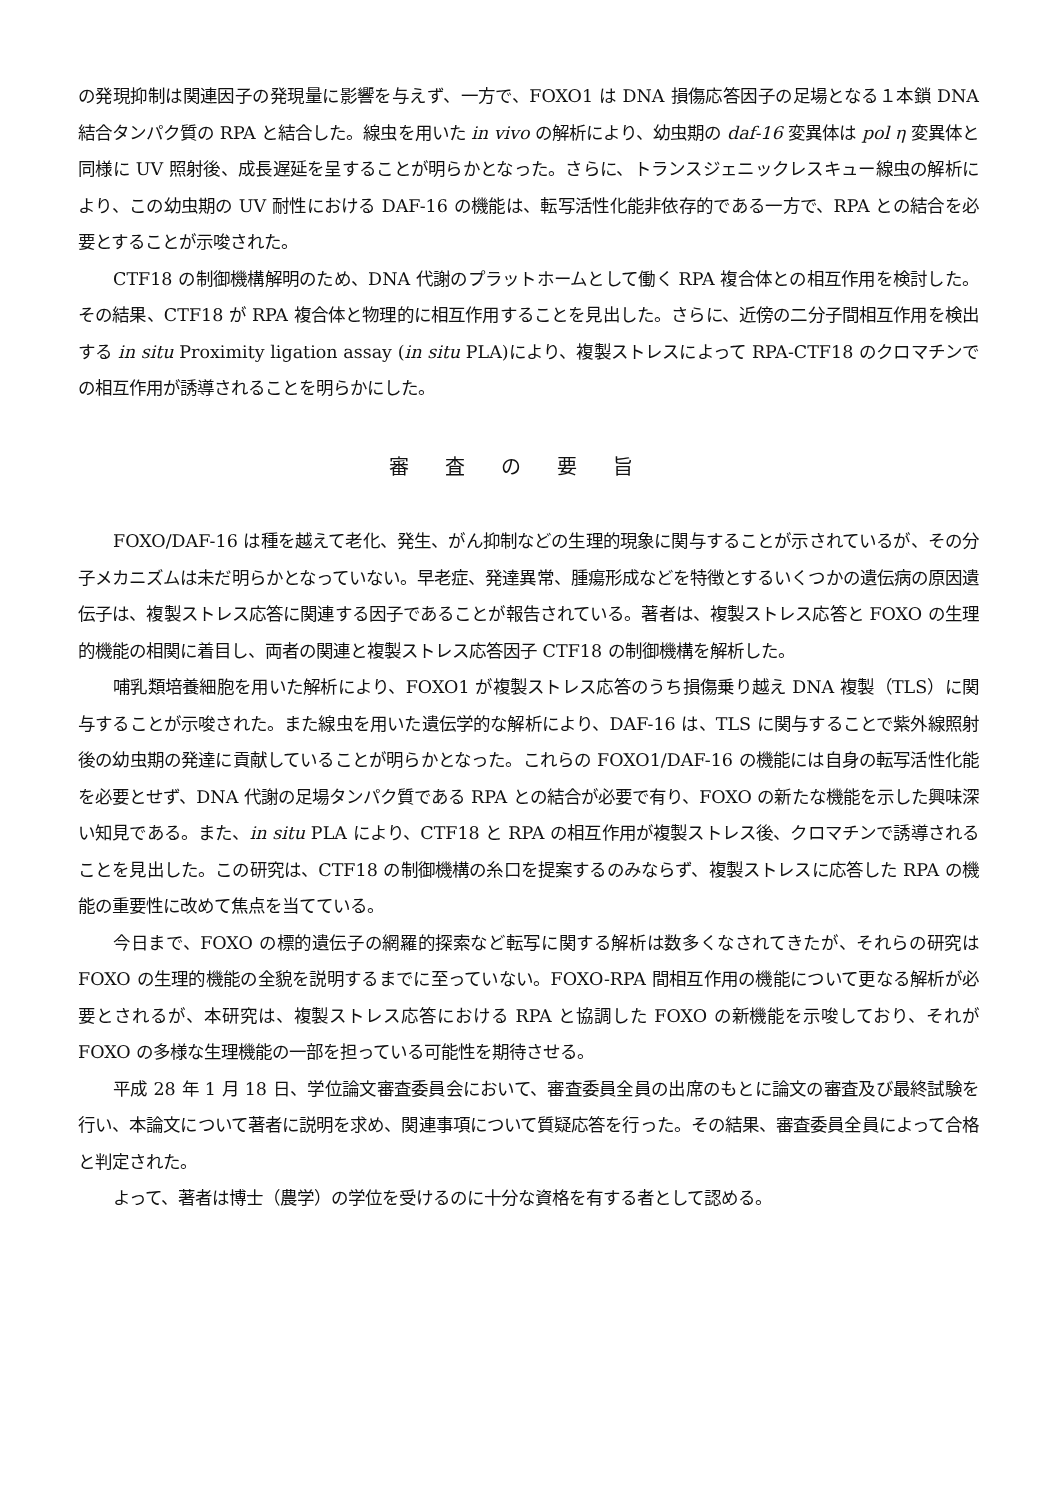の発現抑制は関連因子の発現量に影響を与えず、一方で、FOXO1 は DNA 損傷応答因子の足場となる１本鎖 DNA 結合タンパク質の RPA と結合した。線虫を用いた in vivo の解析により、幼虫期の daf-16 変異体は pol η 変異体と同様に UV 照射後、成長遅延を呈することが明らかとなった。さらに、トランスジェニックレスキュー線虫の解析により、この幼虫期の UV 耐性における DAF-16 の機能は、転写活性化能非依存的である一方で、RPA との結合を必要とすることが示唆された。
CTF18 の制御機構解明のため、DNA 代謝のプラットホームとして働く RPA 複合体との相互作用を検討した。その結果、CTF18 が RPA 複合体と物理的に相互作用することを見出した。さらに、近傍の二分子間相互作用を検出する in situ Proximity ligation assay (in situ PLA)により、複製ストレスによって RPA-CTF18 のクロマチンでの相互作用が誘導されることを明らかにした。
審査の要旨
FOXO/DAF-16 は種を越えて老化、発生、がん抑制などの生理的現象に関与することが示されているが、その分子メカニズムは未だ明らかとなっていない。早老症、発達異常、腫瘍形成などを特徴とするいくつかの遺伝病の原因遺伝子は、複製ストレス応答に関連する因子であることが報告されている。著者は、複製ストレス応答と FOXO の生理的機能の相関に着目し、両者の関連と複製ストレス応答因子 CTF18 の制御機構を解析した。
哺乳類培養細胞を用いた解析により、FOXO1 が複製ストレス応答のうち損傷乗り越え DNA 複製（TLS）に関与することが示唆された。また線虫を用いた遺伝学的な解析により、DAF-16 は、TLS に関与することで紫外線照射後の幼虫期の発達に貢献していることが明らかとなった。これらの FOXO1/DAF-16 の機能には自身の転写活性化能を必要とせず、DNA 代謝の足場タンパク質である RPA との結合が必要で有り、FOXO の新たな機能を示した興味深い知見である。また、in situ PLA により、CTF18 と RPA の相互作用が複製ストレス後、クロマチンで誘導されることを見出した。この研究は、CTF18 の制御機構の糸口を提案するのみならず、複製ストレスに応答した RPA の機能の重要性に改めて焦点を当てている。
今日まで、FOXO の標的遺伝子の網羅的探索など転写に関する解析は数多くなされてきたが、それらの研究は FOXO の生理的機能の全貌を説明するまでに至っていない。FOXO-RPA 間相互作用の機能について更なる解析が必要とされるが、本研究は、複製ストレス応答における RPA と協調した FOXO の新機能を示唆しており、それが FOXO の多様な生理機能の一部を担っている可能性を期待させる。
平成 28 年 1 月 18 日、学位論文審査委員会において、審査委員全員の出席のもとに論文の審査及び最終試験を行い、本論文について著者に説明を求め、関連事項について質疑応答を行った。その結果、審査委員全員によって合格と判定された。
よって、著者は博士（農学）の学位を受けるのに十分な資格を有する者として認める。